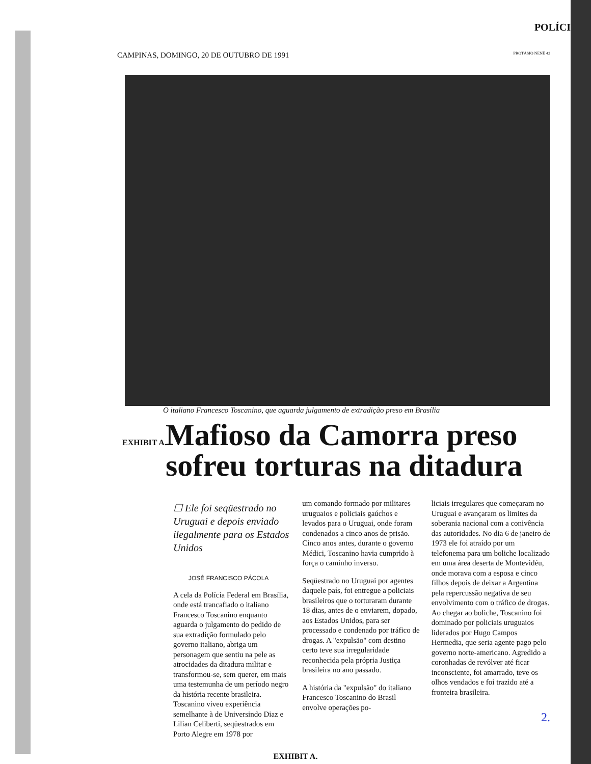POLÍCI
CAMPINAS, DOMINGO, 20 DE OUTUBRO DE 1991 PROTÁSIO NENÊ 42
O italiano Francesco Toscanino, que aguarda julgamento de extradição preso em Brasília
EXHIBIT A.
Mafioso da Camorra preso sofreu torturas na ditadura
☐ Ele foi seqüestrado no Uruguai e depois enviado ilegalmente para os Estados Unidos
JOSÉ FRANCISCO PÁCOLA
A cela da Polícia Federal em Brasília, onde está trancafiado o italiano Francesco Toscanino enquanto aguarda o julgamento do pedido de sua extradição formulado pelo governo italiano, abriga um personagem que sentiu na pele as atrocidades da ditadura militar e transformou-se, sem querer, em mais uma testemunha de um período negro da história recente brasileira. Toscanino viveu experiência semelhante à de Universindo Diaz e Lilian Celiberti, seqüestrados em Porto Alegre em 1978 por
um comando formado por militares uruguaios e policiais gaúchos e levados para o Uruguai, onde foram condenados a cinco anos de prisão. Cinco anos antes, durante o governo Médici, Toscanino havia cumprido à força o caminho inverso.
Seqüestrado no Uruguai por agentes daquele país, foi entregue a policiais brasileiros que o torturaram durante 18 dias, antes de o enviarem, dopado, aos Estados Unidos, para ser processado e condenado por tráfico de drogas. A "expulsão" com destino certo teve sua irregularidade reconhecida pela própria Justiça brasileira no ano passado.
A história da "expulsão" do italiano Francesco Toscanino do Brasil envolve operações po-
liciais irregulares que começaram no Uruguai e avançaram os limites da soberania nacional com a conivência das autoridades. No dia 6 de janeiro de 1973 ele foi atraído por um telefonema para um boliche localizado em uma área deserta de Montevidéu, onde morava com a esposa e cinco filhos depois de deixar a Argentina pela repercussão negativa de seu envolvimento com o tráfico de drogas. Ao chegar ao boliche, Toscanino foi dominado por policiais uruguaios liderados por Hugo Campos Hermedia, que seria agente pago pelo governo norte-americano. Agredido a coronhadas de revólver até ficar inconsciente, foi amarrado, teve os olhos vendados e foi trazido até a fronteira brasileira.
2.
EXHIBIT A.